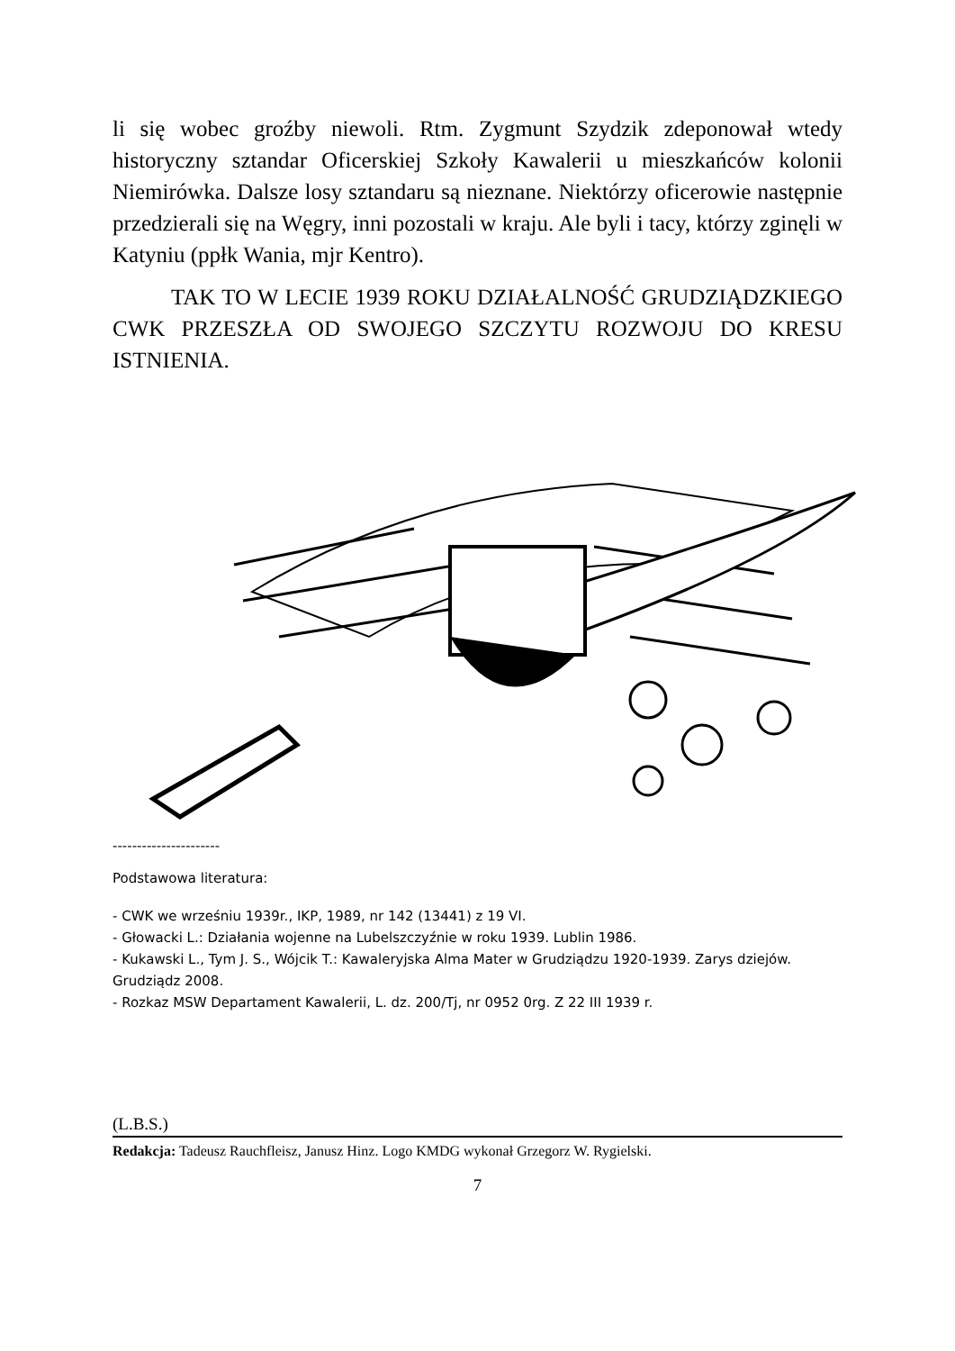li się wobec groźby niewoli. Rtm. Zygmunt Szydzik zdeponował wtedy historyczny sztandar Oficerskiej Szkoły Kawalerii u mieszkańców kolonii Niemirówka. Dalsze losy sztandaru są nieznane. Niektórzy oficerowie następnie przedzierali się na Węgry, inni pozostali w kraju. Ale byli i tacy, którzy zginęli w Katyniu (ppłk Wania, mjr Kentro).
TAK TO W LECIE 1939 ROKU DZIAŁALNOŚĆ GRUDZIĄDZKIEGO CWK PRZESZŁA OD SWOJEGO SZCZYTU ROZWOJU DO KRESU ISTNIENIA.
----------------------
Podstawowa literatura:
- CWK we wrześniu 1939r., IKP, 1989, nr 142 (13441) z 19 VI.
- Głowacki L.: Działania wojenne na Lubelszczyźnie w roku 1939. Lublin 1986.
- Kukawski L., Tym J. S., Wójcik T.: Kawaleryjska Alma Mater w Grudziądzu 1920-1939. Zarys dziejów. Grudziądz 2008.
- Rozkaz MSW Departament Kawalerii, L. dz. 200/Tj, nr 0952 0rg. Z 22 III 1939 r.
(L.B.S.)
Redakcja: Tadeusz Rauchfleisz, Janusz Hinz. Logo KMDG wykonał Grzegorz W. Rygielski.
7